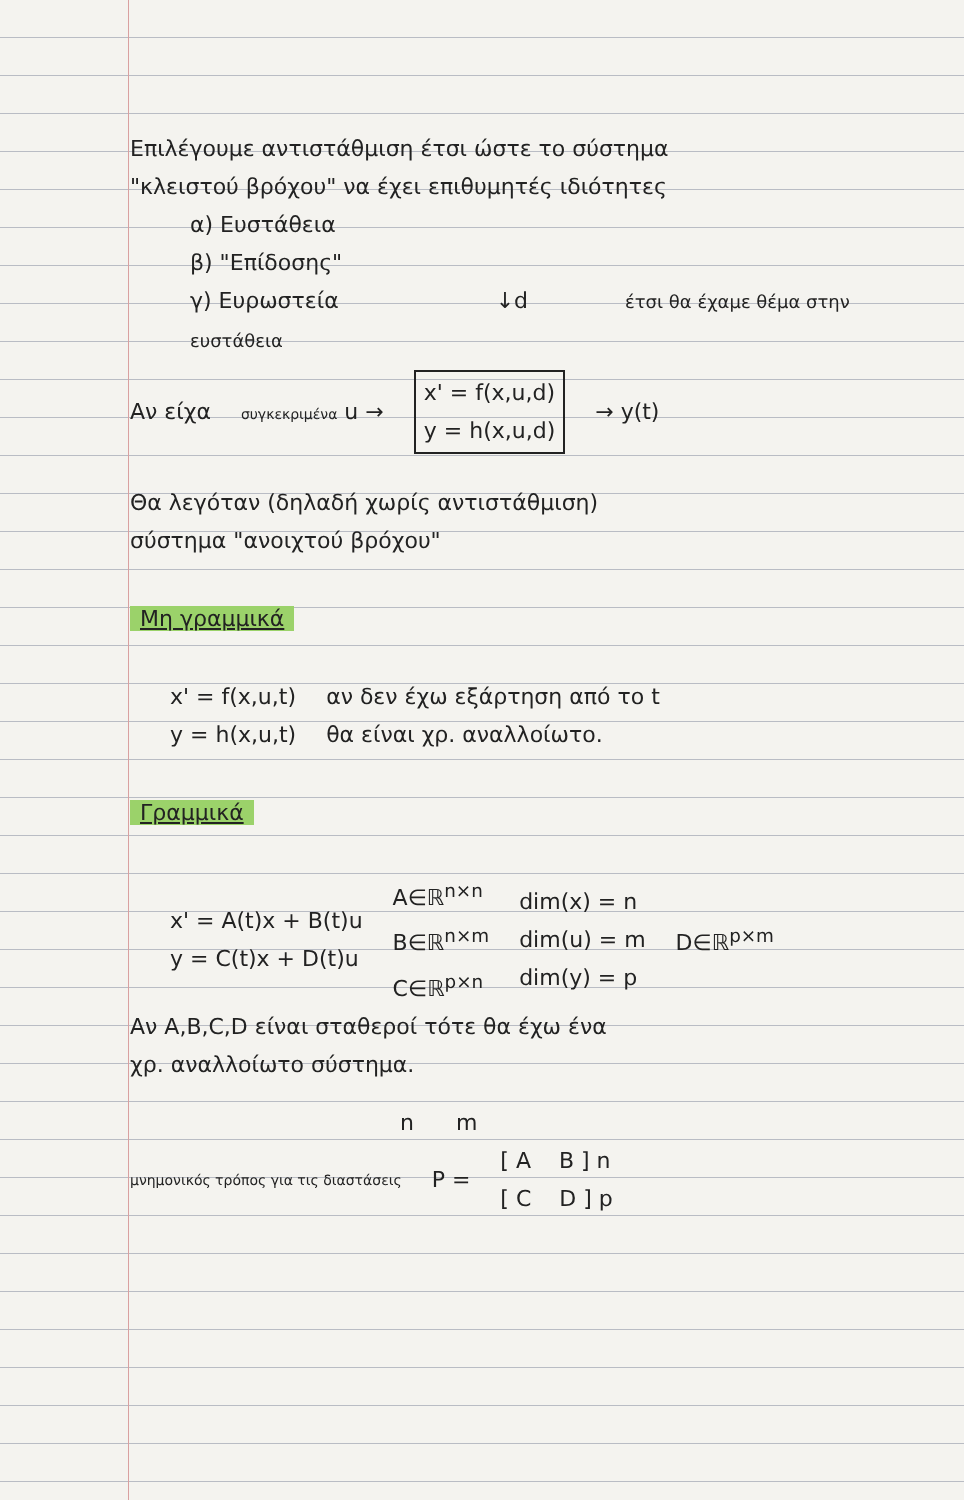Επιλέγουμε αντιστάθμιση έτσι ώστε το σύστημα
"κλειστού βρόχου" να έχει επιθυμητές ιδιότητες
α) Ευστάθεια
β) "Επίδοσης"
γ) Ευρωστεία ↓d έτσι θα έχαμε θέμα στην ευστάθεια
Αν είχα συγκεκριμένα u →
x' = f(x,u,d)
y = h(x,u,d)
→ y(t)
Θα λεγόταν (δηλαδή χωρίς αντιστάθμιση)
σύστημα "ανοιχτού βρόχου"
Μη γραμμικά
x' = f(x,u,t)
y = h(x,u,t)
αν δεν έχω εξάρτηση από το t
θα είναι χρ. αναλλοίωτο.
Γραμμικά
x' = A(t)x + B(t)u
y = C(t)x + D(t)u
A∈ℝ<sup>n×n</sup>
B∈ℝ<sup>n×m</sup>
C∈ℝ<sup>p×n</sup>
dim(x) = n
dim(u) = m
dim(y) = p
D∈ℝ<sup>p×m</sup>
Αν A,B,C,D είναι σταθεροί τότε θα έχω ένα
χρ. αναλλοίωτο σύστημα.
n m
μνημονικός τρόπος για τις διαστάσεις
P =
[ A B ] n
[ C D ] p